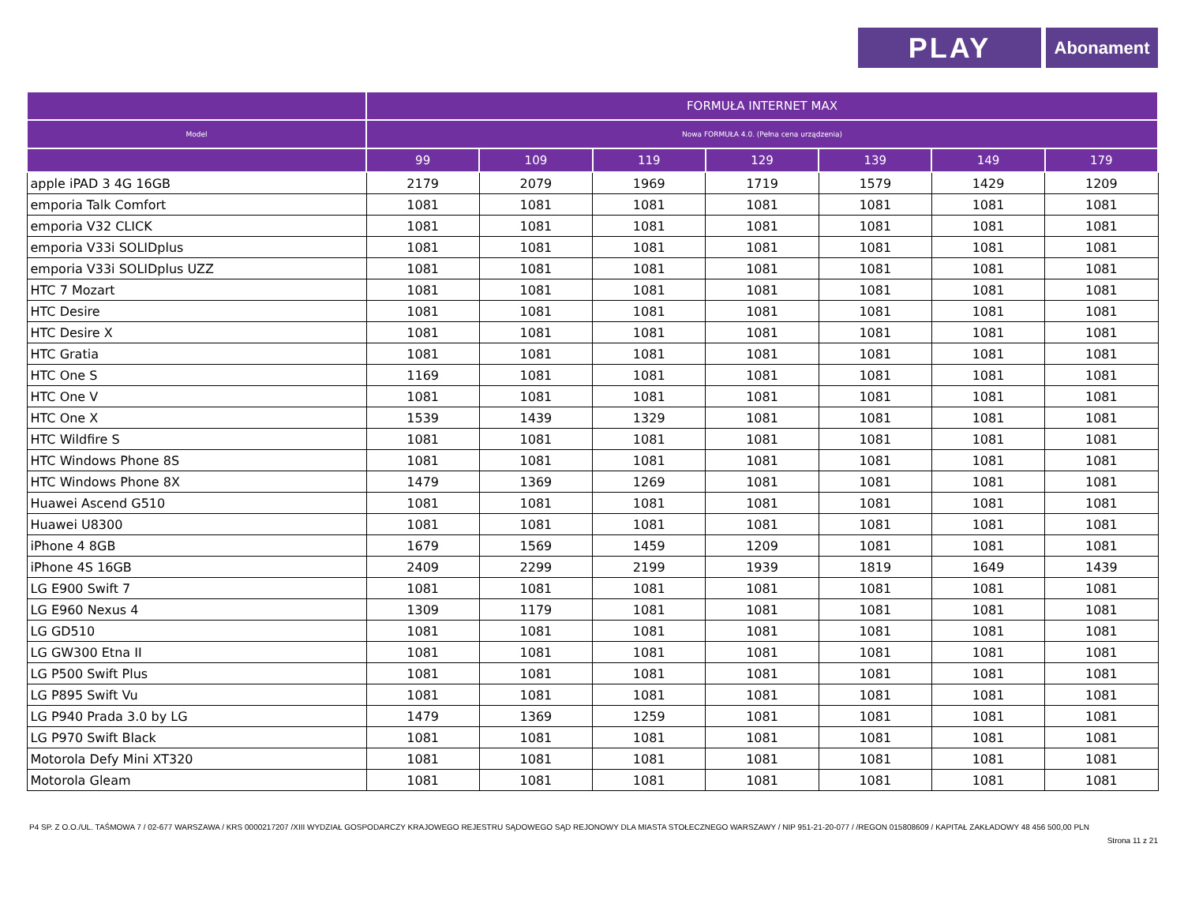PLAY
Abonament
| | FORMUŁA INTERNET MAX | | | | | | |
| --- | --- | --- | --- | --- | --- | --- | --- |
| Model | Nowa FORMUŁA 4.0. (Pełna cena urządzenia) | | | | | | |
| | 99 | 109 | 119 | 129 | 139 | 149 | 179 |
| apple iPAD 3 4G 16GB | 2179 | 2079 | 1969 | 1719 | 1579 | 1429 | 1209 |
| emporia Talk Comfort | 1081 | 1081 | 1081 | 1081 | 1081 | 1081 | 1081 |
| emporia V32 CLICK | 1081 | 1081 | 1081 | 1081 | 1081 | 1081 | 1081 |
| emporia V33i SOLIDplus | 1081 | 1081 | 1081 | 1081 | 1081 | 1081 | 1081 |
| emporia V33i SOLIDplus UZZ | 1081 | 1081 | 1081 | 1081 | 1081 | 1081 | 1081 |
| HTC 7 Mozart | 1081 | 1081 | 1081 | 1081 | 1081 | 1081 | 1081 |
| HTC Desire | 1081 | 1081 | 1081 | 1081 | 1081 | 1081 | 1081 |
| HTC Desire X | 1081 | 1081 | 1081 | 1081 | 1081 | 1081 | 1081 |
| HTC Gratia | 1081 | 1081 | 1081 | 1081 | 1081 | 1081 | 1081 |
| HTC One S | 1169 | 1081 | 1081 | 1081 | 1081 | 1081 | 1081 |
| HTC One V | 1081 | 1081 | 1081 | 1081 | 1081 | 1081 | 1081 |
| HTC One X | 1539 | 1439 | 1329 | 1081 | 1081 | 1081 | 1081 |
| HTC Wildfire S | 1081 | 1081 | 1081 | 1081 | 1081 | 1081 | 1081 |
| HTC Windows Phone 8S | 1081 | 1081 | 1081 | 1081 | 1081 | 1081 | 1081 |
| HTC Windows Phone 8X | 1479 | 1369 | 1269 | 1081 | 1081 | 1081 | 1081 |
| Huawei Ascend G510 | 1081 | 1081 | 1081 | 1081 | 1081 | 1081 | 1081 |
| Huawei U8300 | 1081 | 1081 | 1081 | 1081 | 1081 | 1081 | 1081 |
| iPhone 4 8GB | 1679 | 1569 | 1459 | 1209 | 1081 | 1081 | 1081 |
| iPhone 4S 16GB | 2409 | 2299 | 2199 | 1939 | 1819 | 1649 | 1439 |
| LG E900 Swift 7 | 1081 | 1081 | 1081 | 1081 | 1081 | 1081 | 1081 |
| LG E960 Nexus 4 | 1309 | 1179 | 1081 | 1081 | 1081 | 1081 | 1081 |
| LG GD510 | 1081 | 1081 | 1081 | 1081 | 1081 | 1081 | 1081 |
| LG GW300 Etna II | 1081 | 1081 | 1081 | 1081 | 1081 | 1081 | 1081 |
| LG P500 Swift Plus | 1081 | 1081 | 1081 | 1081 | 1081 | 1081 | 1081 |
| LG P895 Swift Vu | 1081 | 1081 | 1081 | 1081 | 1081 | 1081 | 1081 |
| LG P940 Prada 3.0 by LG | 1479 | 1369 | 1259 | 1081 | 1081 | 1081 | 1081 |
| LG P970 Swift Black | 1081 | 1081 | 1081 | 1081 | 1081 | 1081 | 1081 |
| Motorola Defy Mini XT320 | 1081 | 1081 | 1081 | 1081 | 1081 | 1081 | 1081 |
| Motorola Gleam | 1081 | 1081 | 1081 | 1081 | 1081 | 1081 | 1081 |
P4 SP. Z O.O./UL. TAŚMOWA 7 / 02-677 WARSZAWA / KRS 0000217207 /XIII WYDZIAŁ GOSPODARCZY KRAJOWEGO REJESTRU SĄDOWEGO SĄD REJONOWY DLA MIASTA STOŁECZNEGO WARSZAWY / NIP 951-21-20-077 / /REGON 015808609 / KAPITAŁ ZAKŁADOWY 48 456 500,00 PLN
Strona 11 z 21